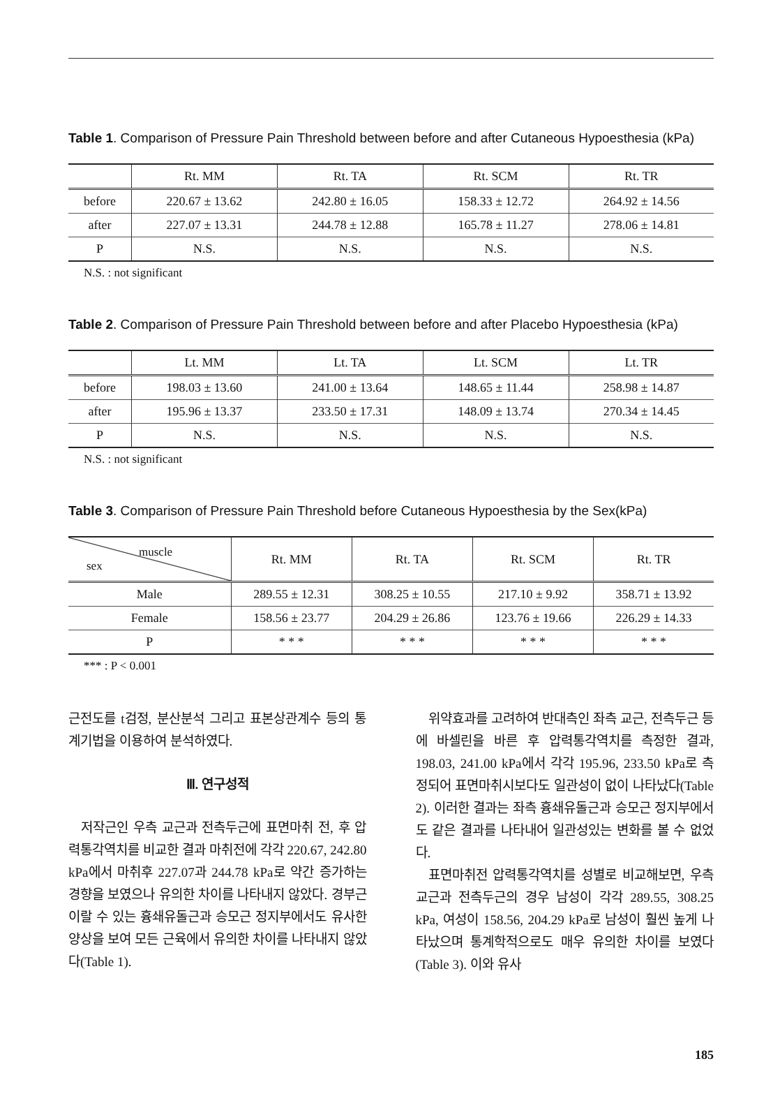Table 1. Comparison of Pressure Pain Threshold between before and after Cutaneous Hypoesthesia (kPa)
| | Rt. MM | Rt. TA | Rt. SCM | Rt. TR |
| --- | --- | --- | --- | --- |
| before | 220.67 ± 13.62 | 242.80 ± 16.05 | 158.33 ± 12.72 | 264.92 ± 14.56 |
| after | 227.07 ± 13.31 | 244.78 ± 12.88 | 165.78 ± 11.27 | 278.06 ± 14.81 |
| P | N.S. | N.S. | N.S. | N.S. |
N.S. : not significant
Table 2. Comparison of Pressure Pain Threshold between before and after Placebo Hypoesthesia (kPa)
| | Lt. MM | Lt. TA | Lt. SCM | Lt. TR |
| --- | --- | --- | --- | --- |
| before | 198.03 ± 13.60 | 241.00 ± 13.64 | 148.65 ± 11.44 | 258.98 ± 14.87 |
| after | 195.96 ± 13.37 | 233.50 ± 17.31 | 148.09 ± 13.74 | 270.34 ± 14.45 |
| P | N.S. | N.S. | N.S. | N.S. |
N.S. : not significant
Table 3. Comparison of Pressure Pain Threshold before Cutaneous Hypoesthesia by the Sex(kPa)
| muscle sex | Rt. MM | Rt. TA | Rt. SCM | Rt. TR |
| --- | --- | --- | --- | --- |
| Male | 289.55 ± 12.31 | 308.25 ± 10.55 | 217.10 ± 9.92 | 358.71 ± 13.92 |
| Female | 158.56 ± 23.77 | 204.29 ± 26.86 | 123.76 ± 19.66 | 226.29 ± 14.33 |
| P | * * * | * * * | * * * | * * * |
*** : P < 0.001
근전도를 t검정, 분산분석 그리고 표본상관계수 등의 통계기법을 이용하여 분석하였다.
Ⅲ. 연구성적
저작근인 우측 교근과 전측두근에 표면마취 전, 후 압력통각역치를 비교한 결과 마취전에 각각 220.67, 242.80 kPa에서 마취후 227.07과 244.78 kPa로 약간 증가하는 경향을 보였으나 유의한 차이를 나타내지 않았다. 경부근이랄 수 있는 흉쇄유돌근과 승모근 정지부에서도 유사한 양상을 보여 모든 근육에서 유의한 차이를 나타내지 않았다(Table 1).
위약효과를 고려하여 반대측인 좌측 교근, 전측두근 등에 바셀린을 바른 후 압력통각역치를 측정한 결과, 198.03, 241.00 kPa에서 각각 195.96, 233.50 kPa로 측정되어 표면마취시보다도 일관성이 없이 나타났다(Table 2). 이러한 결과는 좌측 흉쇄유돌근과 승모근 정지부에서도 같은 결과를 나타내어 일관성있는 변화를 볼 수 없었다.
표면마취전 압력통각역치를 성별로 비교해보면, 우측 교근과 전측두근의 경우 남성이 각각 289.55, 308.25 kPa, 여성이 158.56, 204.29 kPa로 남성이 훨씬 높게 나타났으며 통계학적으로도 매우 유의한 차이를 보였다(Table 3). 이와 유사
185